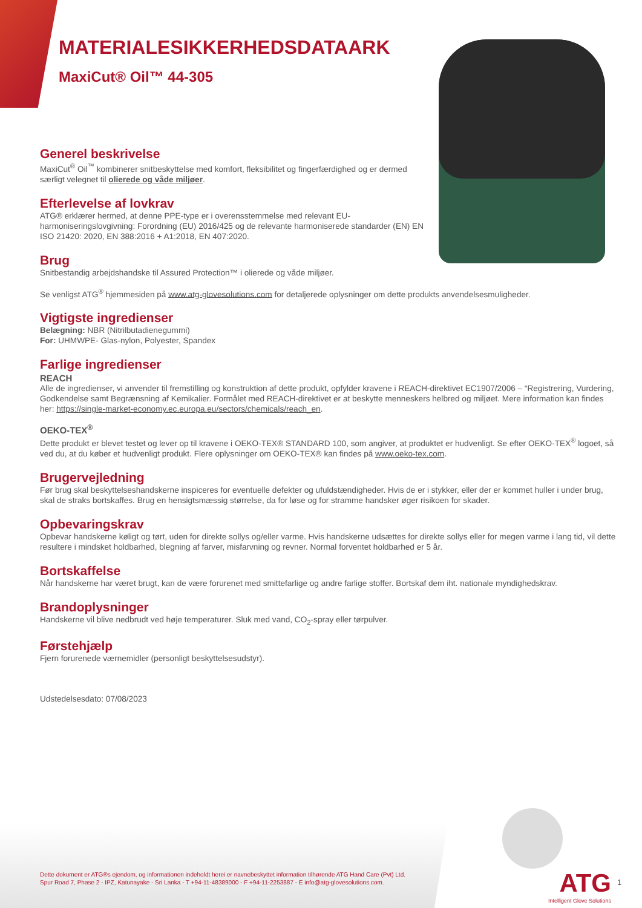MATERIALESIKKERHEDSDATAARK
MaxiCut® Oil™ 44-305
Generel beskrivelse
MaxiCut<sup>®</sup> Oil<sup>™</sup> kombinerer snitbeskyttelse med komfort, fleksibilitet og fingerfærdighed og er dermed særligt velegnet til olierede og våde miljøer.
Efterlevelse af lovkrav
ATG® erklærer hermed, at denne PPE-type er i overensstemmelse med relevant EU-harmoniseringslovgivning: Forordning (EU) 2016/425 og de relevante harmoniserede standarder (EN) EN ISO 21420: 2020, EN 388:2016 + A1:2018, EN 407:2020.
Brug
Snitbestandig arbejdshandske til Assured Protection™ i olierede og våde miljøer.
Se venligst ATG<sup>®</sup> hjemmesiden på www.atg-glovesolutions.com for detaljerede oplysninger om dette produkts anvendelsesmuligheder.
Vigtigste ingredienser
Belægning: NBR (Nitrilbutadienegummi)
For: UHMWPE- Glas-nylon, Polyester, Spandex
Farlige ingredienser
REACH
Alle de ingredienser, vi anvender til fremstilling og konstruktion af dette produkt, opfylder kravene i REACH-direktivet EC1907/2006 – “Registrering, Vurdering, Godkendelse samt Begrænsning af Kemikalier. Formålet med REACH-direktivet er at beskytte menneskers helbred og miljøet. Mere information kan findes her: https://single-market-economy.ec.europa.eu/sectors/chemicals/reach_en.
OEKO-TEX<sup>®</sup>
Dette produkt er blevet testet og lever op til kravene i OEKO-TEX® STANDARD 100, som angiver, at produktet er hudvenligt. Se efter OEKO-TEX<sup>®</sup> logoet, så ved du, at du køber et hudvenligt produkt. Flere oplysninger om OEKO-TEX® kan findes på www.oeko-tex.com.
Brugervejledning
Før brug skal beskyttelseshandskerne inspiceres for eventuelle defekter og ufuldstændigheder. Hvis de er i stykker, eller der er kommet huller i under brug, skal de straks bortskaffes. Brug en hensigtsmæssig størrelse, da for løse og for stramme handsker øger risikoen for skader.
Opbevaringskrav
Opbevar handskerne køligt og tørt, uden for direkte sollys og/eller varme. Hvis handskerne udsættes for direkte sollys eller for megen varme i lang tid, vil dette resultere i mindsket holdbarhed, blegning af farver, misfarvning og revner. Normal forventet holdbarhed er 5 år.
Bortskaffelse
Når handskerne har været brugt, kan de være forurenet med smittefarlige og andre farlige stoffer. Bortskaf dem iht. nationale myndighedskrav.
Brandoplysninger
Handskerne vil blive nedbrudt ved høje temperaturer. Sluk med vand, CO<sub>2</sub>-spray eller tørpulver.
Førstehjælp
Fjern forurenede værnemidler (personligt beskyttelsesudstyr).
Udstedelsesdato: 07/08/2023
Dette dokument er ATG®s ejendom, og informationen indeholdt herei er navnebeskyttet information tilhørende ATG Hand Care (Pvt) Ltd.
Spur Road 7, Phase 2 - IPZ, Katunayake - Sri Lanka - T +94-11-48389000 - F +94-11-2253887 - E info@atg-glovesolutions.com.
ATG
Intelligent Glove Solutions
1